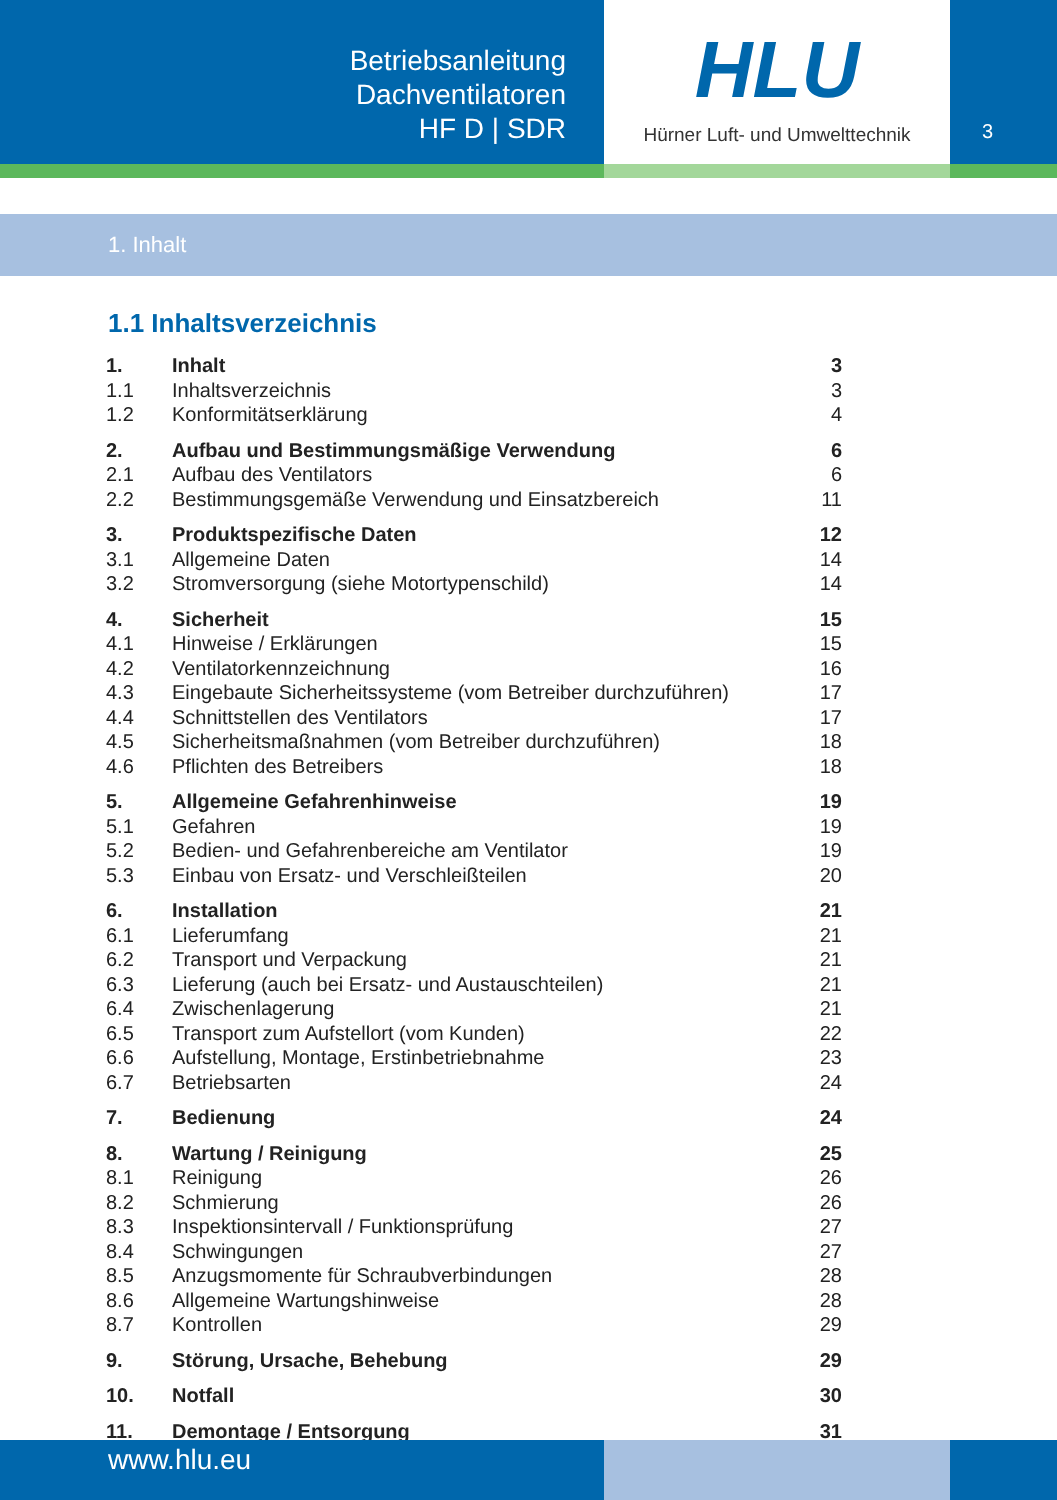Betriebsanleitung
Dachventilatoren
HF D | SDR
HLU
Hürner Luft- und Umwelttechnik
3
1. Inhalt
1.1 Inhaltsverzeichnis
| 1. | Inhalt | 3 |
| 1.1 | Inhaltsverzeichnis | 3 |
| 1.2 | Konformitätserklärung | 4 |
| 2. | Aufbau und Bestimmungsmäßige Verwendung | 6 |
| 2.1 | Aufbau des Ventilators | 6 |
| 2.2 | Bestimmungsgemäße Verwendung und Einsatzbereich | 11 |
| 3. | Produktspezifische Daten | 12 |
| 3.1 | Allgemeine Daten | 14 |
| 3.2 | Stromversorgung (siehe Motortypenschild) | 14 |
| 4. | Sicherheit | 15 |
| 4.1 | Hinweise / Erklärungen | 15 |
| 4.2 | Ventilatorkennzeichnung | 16 |
| 4.3 | Eingebaute Sicherheitssysteme (vom Betreiber durchzuführen) | 17 |
| 4.4 | Schnittstellen des Ventilators | 17 |
| 4.5 | Sicherheitsmaßnahmen (vom Betreiber durchzuführen) | 18 |
| 4.6 | Pflichten des Betreibers | 18 |
| 5. | Allgemeine Gefahrenhinweise | 19 |
| 5.1 | Gefahren | 19 |
| 5.2 | Bedien- und Gefahrenbereiche am Ventilator | 19 |
| 5.3 | Einbau von Ersatz- und Verschleißteilen | 20 |
| 6. | Installation | 21 |
| 6.1 | Lieferumfang | 21 |
| 6.2 | Transport und Verpackung | 21 |
| 6.3 | Lieferung (auch bei Ersatz- und Austauschteilen) | 21 |
| 6.4 | Zwischenlagerung | 21 |
| 6.5 | Transport zum Aufstellort (vom Kunden) | 22 |
| 6.6 | Aufstellung, Montage, Erstinbetriebnahme | 23 |
| 6.7 | Betriebsarten | 24 |
| 7. | Bedienung | 24 |
| 8. | Wartung / Reinigung | 25 |
| 8.1 | Reinigung | 26 |
| 8.2 | Schmierung | 26 |
| 8.3 | Inspektionsintervall / Funktionsprüfung | 27 |
| 8.4 | Schwingungen | 27 |
| 8.5 | Anzugsmomente für Schraubverbindungen | 28 |
| 8.6 | Allgemeine Wartungshinweise | 28 |
| 8.7 | Kontrollen | 29 |
| 9. | Störung, Ursache, Behebung | 29 |
| 10. | Notfall | 30 |
| 11. | Demontage / Entsorgung | 31 |
www.hlu.eu